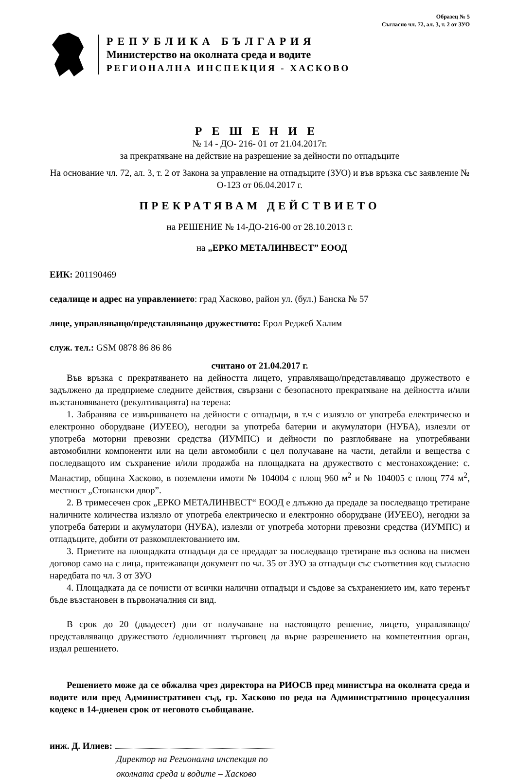Образец № 5
Съгласно чл. 72, ал. 3, т. 2 от ЗУО
РЕПУБЛИКА БЪЛГАРИЯ
Министерство на околната среда и водите
РЕГИОНАЛНА ИНСПЕКЦИЯ - ХАСКОВО
РЕШЕНИЕ
№ 14 - ДО- 216- 01 от 21.04.2017г.
за прекратяване на действие на разрешение за дейности по отпадъците
На основание чл. 72, ал. 3, т. 2 от Закона за управление на отпадъците (ЗУО) и във връзка със заявление № О-123 от 06.04.2017 г.
ПРЕКРАТЯВАМ ДЕЙСТВИЕТО
на РЕШЕНИЕ № 14-ДО-216-00 от 28.10.2013 г.
на „ЕРКО МЕТАЛИНВЕСТ” ЕООД
ЕИК: 201190469
седалище и адрес на управлението: град Хасково, район ул. (бул.) Банска № 57
лице, управляващо/представляващо дружеството: Ерол Реджеб Халим
служ. тел.: GSM 0878 86 86 86
считано от 21.04.2017 г.
Във връзка с прекратяването на дейността лицето, управляващо/представляващо дружеството е задължено да предприеме следните действия, свързани с безопасното прекратяване на дейността и/или възстановяването (рекултивацията) на терена:
1. Забранява се извършването на дейности с отпадъци, в т.ч с излязло от употреба електрическо и електронно оборудване (ИУЕЕО), негодни за употреба батерии и акумулатори (НУБА), излезли от употреба моторни превозни средства (ИУМПС) и дейности по разглобяване на употребявани автомобилни компоненти или на цели автомобили с цел получаване на части, детайли и вещества с последващото им съхранение и/или продажба на площадката на дружеството с местонахождение: с. Манастир, община Хасково, в поземлени имоти № 104004 с площ 960 м<sup>2</sup> и № 104005 с площ 774 м<sup>2</sup>, местност „Стопански двор”.
2. В тримесечен срок „ЕРКО МЕТАЛИНВЕСТ“ ЕООД е длъжно да предаде за последващо третиране наличните количества излязло от употреба електрическо и електронно оборудване (ИУЕЕО), негодни за употреба батерии и акумулатори (НУБА), излезли от употреба моторни превозни средства (ИУМПС) и отпадъците, добити от разкомплектованието им.
3. Приетите на площадката отпадъци да се предадат за последващо третиране въз основа на писмен договор само на с лица, притежаващи документ по чл. 35 от ЗУО за отпадъци със съответния код съгласно наредбата по чл. 3 от ЗУО
4. Площадката да се почисти от всички налични отпадъци и съдове за съхранението им, като теренът бъде възстановен в първоначалния си вид.
В срок до 20 (двадесет) дни от получаване на настоящото решение, лицето, управляващо/представляващо дружеството /едноличният търговец да върне разрешението на компетентния орган, издал решението.
Решението може да се обжалва чрез директора на РИОСВ пред министъра на околната среда и водите или пред Административен съд, гр. Хасково по реда на Административно процесуалния кодекс в 14-дневен срок от неговото съобщаване.
инж. Д. Илиев:
Директор на Регионална инспекция по
околната среда и водите – Хасково